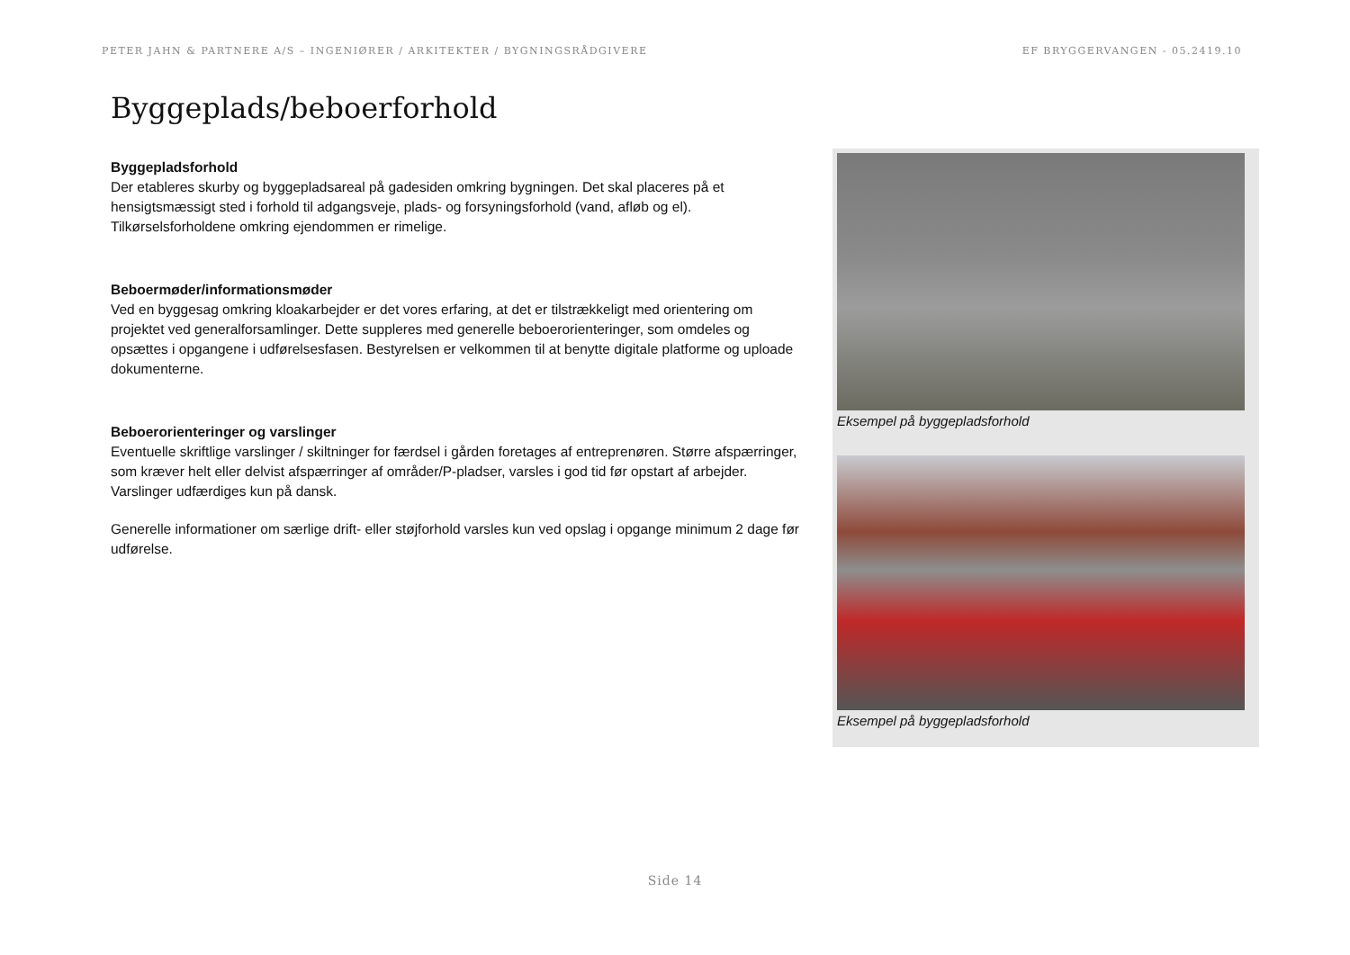PETER JAHN & PARTNERE A/S – INGENIØRER / ARKITEKTER / BYGNINGSRÅDGIVERE EF BRYGGERVANGEN - 05.2419.10
Byggeplads/beboerforhold
Byggepladsforhold
Der etableres skurby og byggepladsareal på gadesiden omkring bygningen. Det skal placeres på et hensigtsmæssigt sted i forhold til adgangsveje, plads- og forsyningsforhold (vand, afløb og el). Tilkørselsforholdene omkring ejendommen er rimelige.
Beboermøder/informationsmøder
Ved en byggesag omkring kloakarbejder er det vores erfaring, at det er tilstrækkeligt med orientering om projektet ved generalforsamlinger. Dette suppleres med generelle beboerorienteringer, som omdeles og opsættes i opgangene i udførelsesfasen. Bestyrelsen er velkommen til at benytte digitale platforme og uploade dokumenterne.
Beboerorienteringer og varslinger
Eventuelle skriftlige varslinger / skiltninger for færdsel i gården foretages af entreprenøren. Større afspærringer, som kræver helt eller delvist afspærringer af områder/P-pladser, varsles i god tid før opstart af arbejder. Varslinger udfærdiges kun på dansk.
Generelle informationer om særlige drift- eller støjforhold varsles kun ved opslag i opgange minimum 2 dage før udførelse.
Eksempel på byggepladsforhold
Eksempel på byggepladsforhold
Side 14